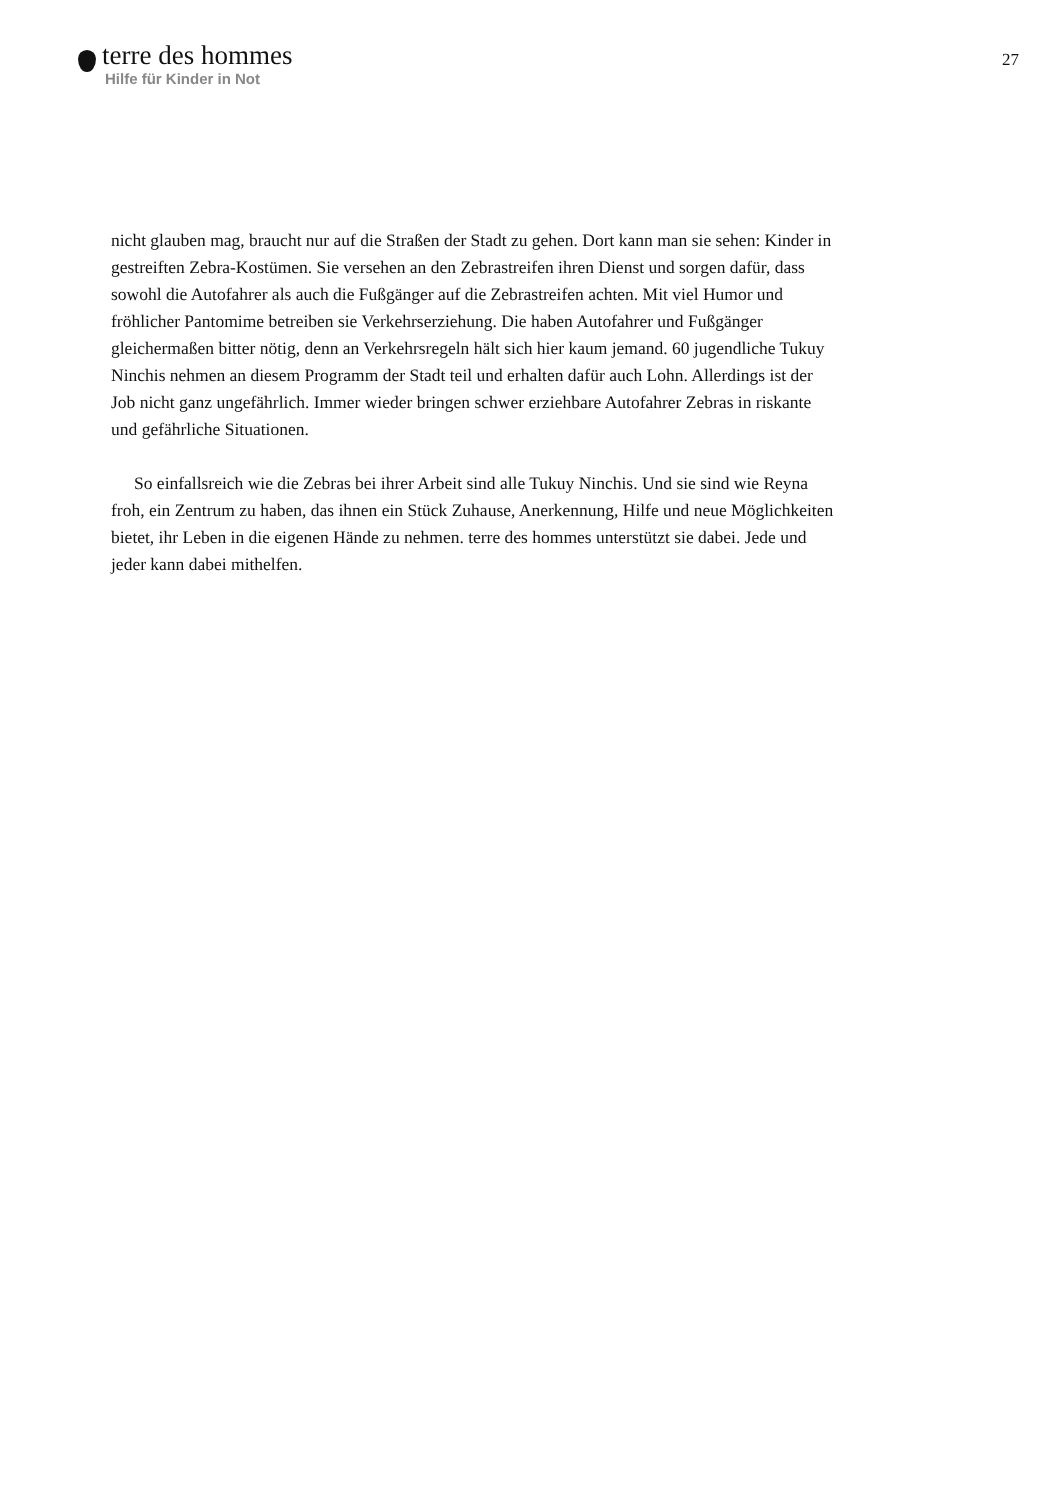terre des hommes
Hilfe für Kinder in Not
27
nicht glauben mag, braucht nur auf die Straßen der Stadt zu gehen. Dort kann man sie sehen: Kinder in gestreiften Zebra-Kostümen. Sie versehen an den Zebrastreifen ihren Dienst und sorgen dafür, dass sowohl die Autofahrer als auch die Fußgänger auf die Zebrastreifen achten. Mit viel Humor und fröhlicher Pantomime betreiben sie Verkehrserziehung. Die haben Autofahrer und Fußgänger gleichermaßen bitter nötig, denn an Verkehrsregeln hält sich hier kaum jemand. 60 jugendliche Tukuy Ninchis nehmen an diesem Programm der Stadt teil und erhalten dafür auch Lohn. Allerdings ist der Job nicht ganz ungefährlich. Immer wieder bringen schwer erziehbare Autofahrer Zebras in riskante und gefährliche Situationen.
So einfallsreich wie die Zebras bei ihrer Arbeit sind alle Tukuy Ninchis. Und sie sind wie Reyna froh, ein Zentrum zu haben, das ihnen ein Stück Zuhause, Anerkennung, Hilfe und neue Möglichkeiten bietet, ihr Leben in die eigenen Hände zu nehmen. terre des hommes unterstützt sie dabei. Jede und jeder kann dabei mithelfen.